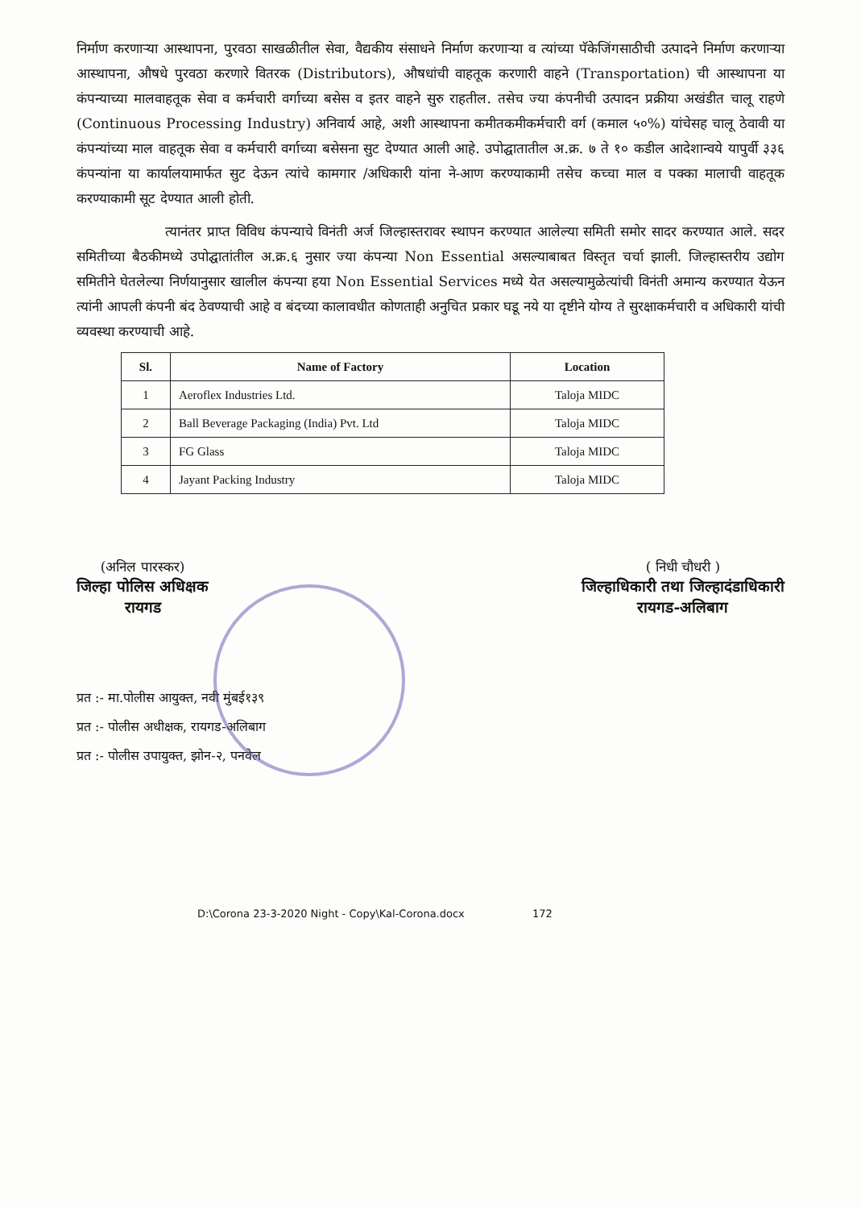निर्माण करणाऱ्या आस्थापना, पुरवठा साखळीतील सेवा, वैद्यकीय संसाधने निर्माण करणाऱ्या व त्यांच्या पॅकेजिंगसाठीची उत्पादने निर्माण करणाऱ्या आस्थापना, औषधे पुरवठा करणारे वितरक (Distributors), औषधांची वाहतूक करणारी वाहने (Transportation) ची आस्थापना या कंपन्याच्या मालवाहतूक सेवा व कर्मचारी वर्गाच्या बसेस व इतर वाहने सुरु राहतील. तसेच ज्या कंपनीची उत्पादन प्रक्रीया अखंडीत चालू राहणे (Continuous Processing Industry) अनिवार्य आहे, अशी आस्थापना कमीतकमीकर्मचारी वर्ग (कमाल ५०%) यांचेसह चालू ठेवावी या कंपन्यांच्या माल वाहतूक सेवा व कर्मचारी वर्गाच्या बसेसना सुट देण्यात आली आहे. उपोद्घातातील अ.क्र. ७ ते १० कडील आदेशान्वये यापुर्वी ३३६ कंपन्यांना या कार्यालयामार्फत सुट देऊन त्यांचे कामगार /अधिकारी यांना ने-आण करण्याकामी तसेच कच्चा माल व पक्का मालाची वाहतूक करण्याकामी सूट देण्यात आली होती.
त्यानंतर प्राप्त विविध कंपन्याचे विनंती अर्ज जिल्हास्तरावर स्थापन करण्यात आलेल्या समिती समोर सादर करण्यात आले. सदर समितीच्या बैठकीमध्ये उपोद्घातांतील अ.क्र.६ नुसार ज्या कंपन्या Non Essential असल्याबाबत विस्तृत चर्चा झाली. जिल्हास्तरीय उद्योग समितीने घेतलेल्या निर्णयानुसार खालील कंपन्या हया Non Essential Services मध्ये येत असल्यामुळेत्यांची विनंती अमान्य करण्यात येऊन त्यांनी आपली कंपनी बंद ठेवण्याची आहे व बंदच्या कालावधीत कोणताही अनुचित प्रकार घडू नये या दृष्टीने योग्य ते सुरक्षाकर्मचारी व अधिकारी यांची व्यवस्था करण्याची आहे.
| Sl. | Name of Factory | Location |
| --- | --- | --- |
| 1 | Aeroflex Industries Ltd. | Taloja MIDC |
| 2 | Ball Beverage Packaging (India) Pvt. Ltd | Taloja MIDC |
| 3 | FG Glass | Taloja MIDC |
| 4 | Jayant Packing Industry | Taloja MIDC |
(अनिल पारस्कर)
जिल्हा पोलिस अधिक्षक
रायगड
( निधी चौधरी )
जिल्हाधिकारी तथा जिल्हादंडाधिकारी
रायगड-अलिबाग
प्रत :- मा.पोलीस आयुक्त, नवी मुंबई१३९
प्रत :- पोलीस अधीक्षक, रायगड-अलिबाग
प्रत :- पोलीस उपायुक्त, झोन-२, पनवेल
D:\Corona 23-3-2020 Night - Copy\Kal-Corona.docx 172